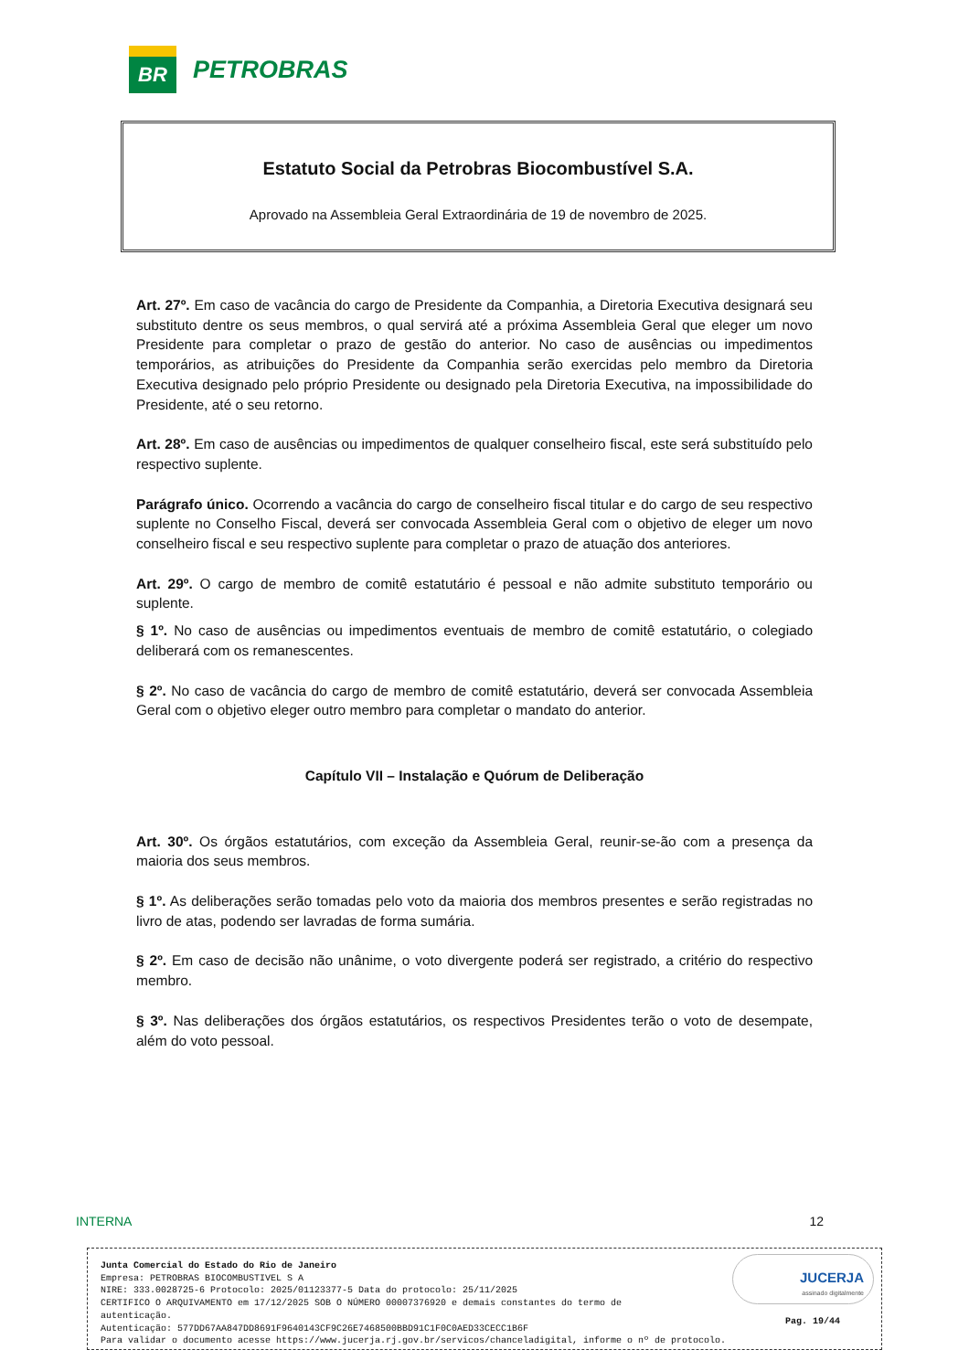BR
PETROBRAS
Estatuto Social da Petrobras Biocombustível S.A.
Aprovado na Assembleia Geral Extraordinária de 19 de novembro de 2025.
Art. 27º. Em caso de vacância do cargo de Presidente da Companhia, a Diretoria Executiva designará seu substituto dentre os seus membros, o qual servirá até a próxima Assembleia Geral que eleger um novo Presidente para completar o prazo de gestão do anterior. No caso de ausências ou impedimentos temporários, as atribuições do Presidente da Companhia serão exercidas pelo membro da Diretoria Executiva designado pelo próprio Presidente ou designado pela Diretoria Executiva, na impossibilidade do Presidente, até o seu retorno.
Art. 28º. Em caso de ausências ou impedimentos de qualquer conselheiro fiscal, este será substituído pelo respectivo suplente.
Parágrafo único. Ocorrendo a vacância do cargo de conselheiro fiscal titular e do cargo de seu respectivo suplente no Conselho Fiscal, deverá ser convocada Assembleia Geral com o objetivo de eleger um novo conselheiro fiscal e seu respectivo suplente para completar o prazo de atuação dos anteriores.
Art. 29º. O cargo de membro de comitê estatutário é pessoal e não admite substituto temporário ou suplente.
§ 1º. No caso de ausências ou impedimentos eventuais de membro de comitê estatutário, o colegiado deliberará com os remanescentes.
§ 2º. No caso de vacância do cargo de membro de comitê estatutário, deverá ser convocada Assembleia Geral com o objetivo eleger outro membro para completar o mandato do anterior.
Capítulo VII – Instalação e Quórum de Deliberação
Art. 30º. Os órgãos estatutários, com exceção da Assembleia Geral, reunir-se-ão com a presença da maioria dos seus membros.
§ 1º. As deliberações serão tomadas pelo voto da maioria dos membros presentes e serão registradas no livro de atas, podendo ser lavradas de forma sumária.
§ 2º. Em caso de decisão não unânime, o voto divergente poderá ser registrado, a critério do respectivo membro.
§ 3º. Nas deliberações dos órgãos estatutários, os respectivos Presidentes terão o voto de desempate, além do voto pessoal.
INTERNA 12
Junta Comercial do Estado do Rio de Janeiro
Empresa: PETROBRAS BIOCOMBUSTIVEL S A
NIRE: 333.0028725-6 Protocolo: 2025/01123377-5 Data do protocolo: 25/11/2025
CERTIFICO O ARQUIVAMENTO em 17/12/2025 SOB O NÚMERO 00007376920 e demais constantes do termo de
autenticação.
Autenticação: 577DD67AA847DD8691F9640143CF9C26E7468500BBD91C1F0C0AED33CECC1B6F
Para validar o documento acesse https://www.jucerja.rj.gov.br/servicos/chanceladigital, informe o nº de protocolo.
JUCERJA
assinado digitalmente
Pag. 19/44